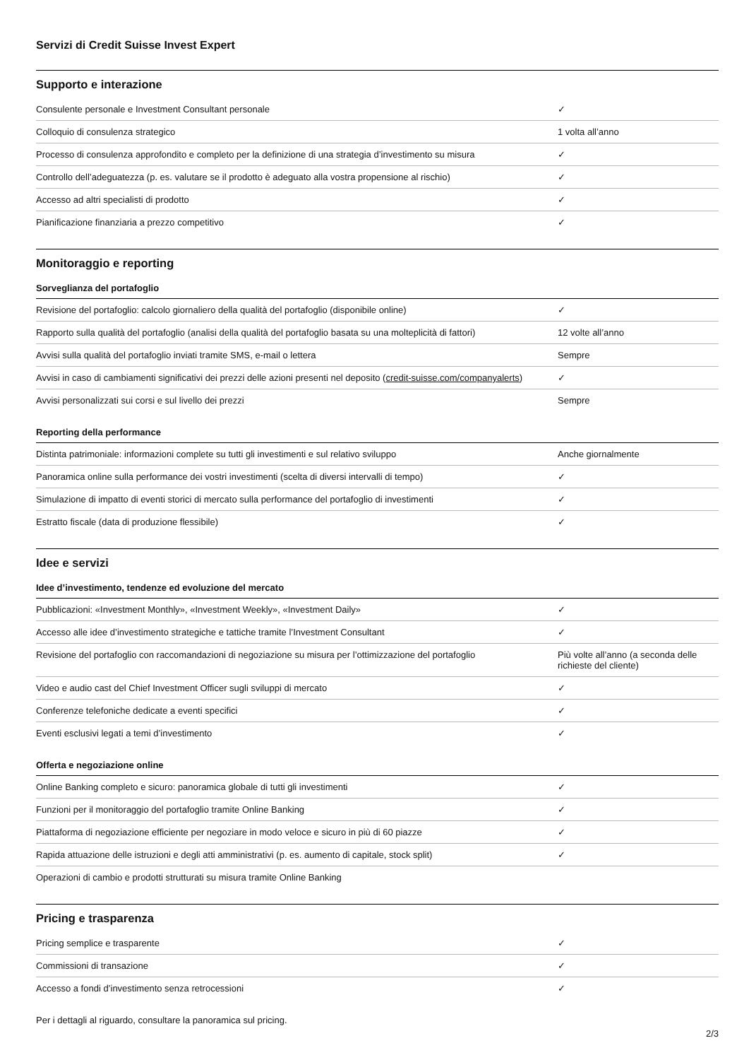Servizi di Credit Suisse Invest Expert
Supporto e interazione
| Consulente personale e Investment Consultant personale | ✓ |
| Colloquio di consulenza strategico | 1 volta all’anno |
| Processo di consulenza approfondito e completo per la definizione di una strategia d’investimento su misura | ✓ |
| Controllo dell’adeguatezza (p. es. valutare se il prodotto è adeguato alla vostra propensione al rischio) | ✓ |
| Accesso ad altri specialisti di prodotto | ✓ |
| Pianificazione finanziaria a prezzo competitivo | ✓ |
Monitoraggio e reporting
Sorveglianza del portafoglio
| Revisione del portafoglio: calcolo giornaliero della qualità del portafoglio (disponibile online) | ✓ |
| Rapporto sulla qualità del portafoglio (analisi della qualità del portafoglio basata su una molteplicità di fattori) | 12 volte all’anno |
| Avvisi sulla qualità del portafoglio inviati tramite SMS, e-mail o lettera | Sempre |
| Avvisi in caso di cambiamenti significativi dei prezzi delle azioni presenti nel deposito ( credit-suisse.com/companyalerts ) | ✓ |
| Avvisi personalizzati sui corsi e sul livello dei prezzi | Sempre |
Reporting della performance
| Distinta patrimoniale: informazioni complete su tutti gli investimenti e sul relativo sviluppo | Anche giornalmente |
| Panoramica online sulla performance dei vostri investimenti (scelta di diversi intervalli di tempo) | ✓ |
| Simulazione di impatto di eventi storici di mercato sulla performance del portafoglio di investimenti | ✓ |
| Estratto fiscale (data di produzione flessibile) | ✓ |
Idee e servizi
Idee d’investimento, tendenze ed evoluzione del mercato
| Pubblicazioni: «Investment Monthly», «Investment Weekly», «Investment Daily» | ✓ |
| Accesso alle idee d’investimento strategiche e tattiche tramite l’Investment Consultant | ✓ |
| Revisione del portafoglio con raccomandazioni di negoziazione su misura per l’ottimizzazione del portafoglio | Più volte all’anno (a seconda delle richieste del cliente) |
| Video e audio cast del Chief Investment Officer sugli sviluppi di mercato | ✓ |
| Conferenze telefoniche dedicate a eventi specifici | ✓ |
| Eventi esclusivi legati a temi d’investimento | ✓ |
Offerta e negoziazione online
| Online Banking completo e sicuro: panoramica globale di tutti gli investimenti | ✓ |
| Funzioni per il monitoraggio del portafoglio tramite Online Banking | ✓ |
| Piattaforma di negoziazione efficiente per negoziare in modo veloce e sicuro in più di 60 piazze | ✓ |
| Rapida attuazione delle istruzioni e degli atti amministrativi (p. es. aumento di capitale, stock split) | ✓ |
| Operazioni di cambio e prodotti strutturati su misura tramite Online Banking | |
Pricing e trasparenza
| Pricing semplice e trasparente | ✓ |
| Commissioni di transazione | ✓ |
| Accesso a fondi d’investimento senza retrocessioni | ✓ |
Per i dettagli al riguardo, consultare la panoramica sul pricing.
2/3